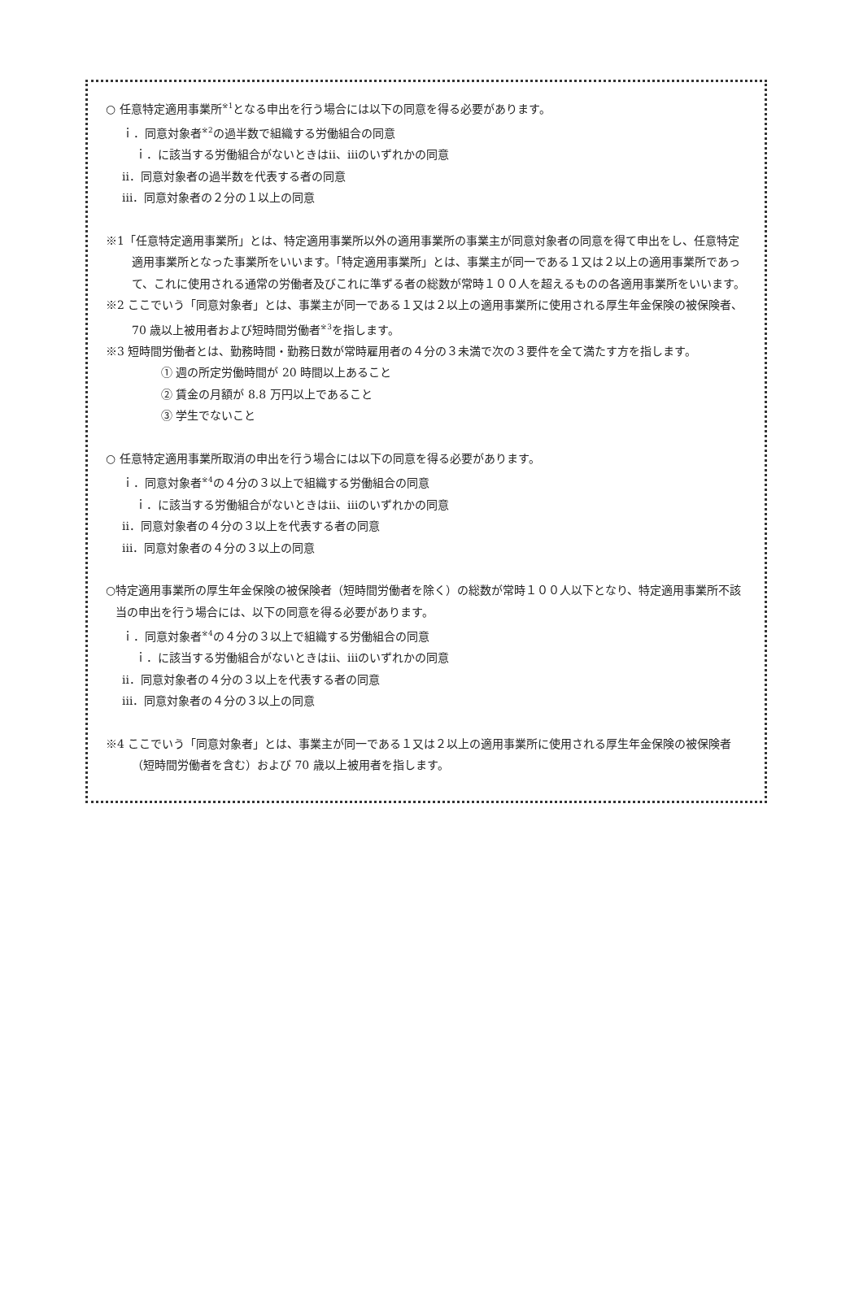○ 任意特定適用事業所<sup>※1</sup>となる申出を行う場合には以下の同意を得る必要があります。
ｉ．同意対象者<sup>※2</sup>の過半数で組織する労働組合の同意
ｉ．に該当する労働組合がないときはⅱ、ⅲのいずれかの同意
ⅱ．同意対象者の過半数を代表する者の同意
ⅲ．同意対象者の２分の１以上の同意
※1「任意特定適用事業所」とは、特定適用事業所以外の適用事業所の事業主が同意対象者の同意を得て申出をし、任意特定適用事業所となった事業所をいいます。「特定適用事業所」とは、事業主が同一である１又は２以上の適用事業所であって、これに使用される通常の労働者及びこれに準ずる者の総数が常時１００人を超えるものの各適用事業所をいいます。
※2 ここでいう「同意対象者」とは、事業主が同一である１又は２以上の適用事業所に使用される厚生年金保険の被保険者、70 歳以上被用者および短時間労働者<sup>※3</sup>を指します。
※3 短時間労働者とは、勤務時間・勤務日数が常時雇用者の４分の３未満で次の３要件を全て満たす方を指します。
① 週の所定労働時間が 20 時間以上あること
② 賃金の月額が 8.8 万円以上であること
③ 学生でないこと
○ 任意特定適用事業所取消の申出を行う場合には以下の同意を得る必要があります。
ｉ．同意対象者<sup>※4</sup>の４分の３以上で組織する労働組合の同意
ｉ．に該当する労働組合がないときはⅱ、ⅲのいずれかの同意
ⅱ．同意対象者の４分の３以上を代表する者の同意
ⅲ．同意対象者の４分の３以上の同意
○特定適用事業所の厚生年金保険の被保険者（短時間労働者を除く）の総数が常時１００人以下となり、特定適用事業所不該当の申出を行う場合には、以下の同意を得る必要があります。
ｉ．同意対象者<sup>※4</sup>の４分の３以上で組織する労働組合の同意
ｉ．に該当する労働組合がないときはⅱ、ⅲのいずれかの同意
ⅱ．同意対象者の４分の３以上を代表する者の同意
ⅲ．同意対象者の４分の３以上の同意
※4 ここでいう「同意対象者」とは、事業主が同一である１又は２以上の適用事業所に使用される厚生年金保険の被保険者（短時間労働者を含む）および 70 歳以上被用者を指します。